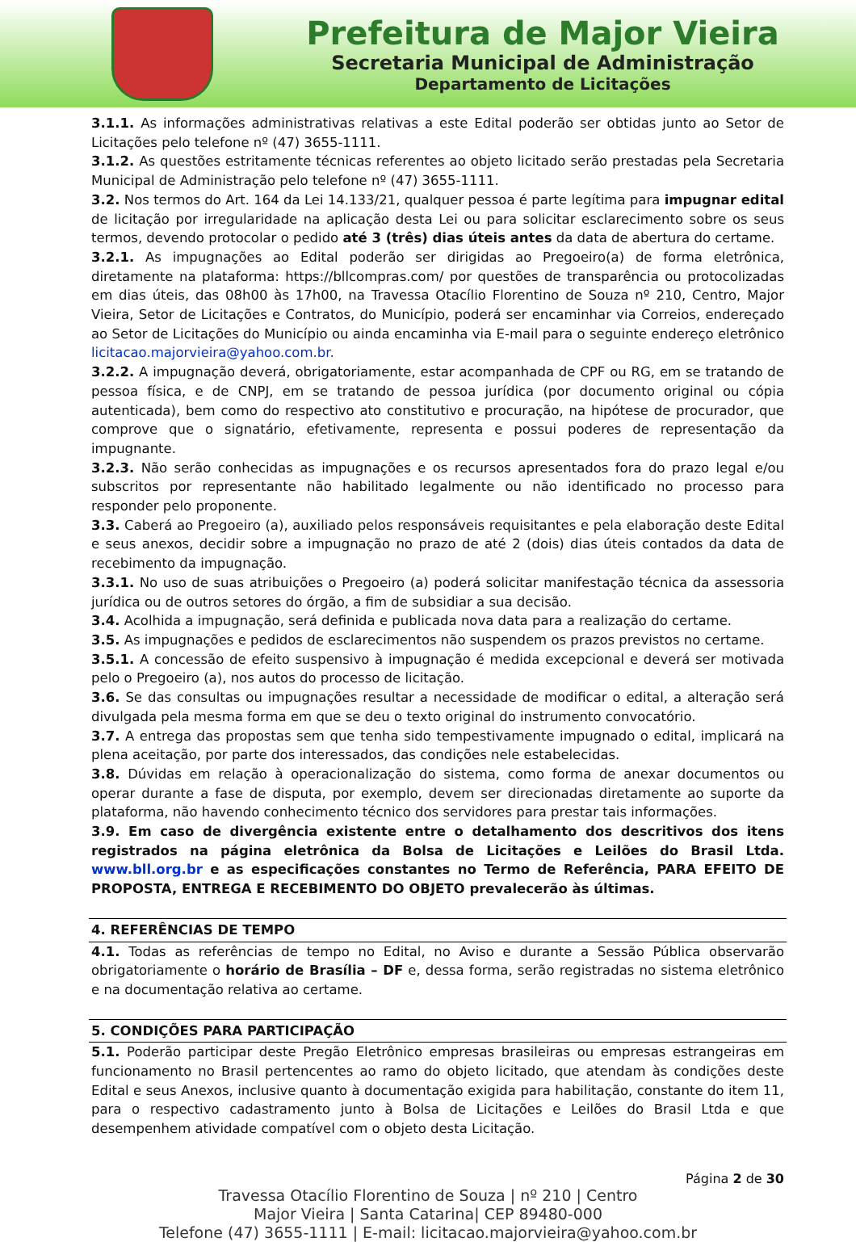Prefeitura de Major Vieira
Secretaria Municipal de Administração
Departamento de Licitações
3.1.1. As informações administrativas relativas a este Edital poderão ser obtidas junto ao Setor de Licitações pelo telefone nº (47) 3655-1111.
3.1.2. As questões estritamente técnicas referentes ao objeto licitado serão prestadas pela Secretaria Municipal de Administração pelo telefone nº (47) 3655-1111.
3.2. Nos termos do Art. 164 da Lei 14.133/21, qualquer pessoa é parte legítima para impugnar edital de licitação por irregularidade na aplicação desta Lei ou para solicitar esclarecimento sobre os seus termos, devendo protocolar o pedido até 3 (três) dias úteis antes da data de abertura do certame.
3.2.1. As impugnações ao Edital poderão ser dirigidas ao Pregoeiro(a) de forma eletrônica, diretamente na plataforma: https://bllcompras.com/ por questões de transparência ou protocolizadas em dias úteis, das 08h00 às 17h00, na Travessa Otacílio Florentino de Souza nº 210, Centro, Major Vieira, Setor de Licitações e Contratos, do Município, poderá ser encaminhar via Correios, endereçado ao Setor de Licitações do Município ou ainda encaminha via E-mail para o seguinte endereço eletrônico licitacao.majorvieira@yahoo.com.br.
3.2.2. A impugnação deverá, obrigatoriamente, estar acompanhada de CPF ou RG, em se tratando de pessoa física, e de CNPJ, em se tratando de pessoa jurídica (por documento original ou cópia autenticada), bem como do respectivo ato constitutivo e procuração, na hipótese de procurador, que comprove que o signatário, efetivamente, representa e possui poderes de representação da impugnante.
3.2.3. Não serão conhecidas as impugnações e os recursos apresentados fora do prazo legal e/ou subscritos por representante não habilitado legalmente ou não identificado no processo para responder pelo proponente.
3.3. Caberá ao Pregoeiro (a), auxiliado pelos responsáveis requisitantes e pela elaboração deste Edital e seus anexos, decidir sobre a impugnação no prazo de até 2 (dois) dias úteis contados da data de recebimento da impugnação.
3.3.1. No uso de suas atribuições o Pregoeiro (a) poderá solicitar manifestação técnica da assessoria jurídica ou de outros setores do órgão, a fim de subsidiar a sua decisão.
3.4. Acolhida a impugnação, será definida e publicada nova data para a realização do certame.
3.5. As impugnações e pedidos de esclarecimentos não suspendem os prazos previstos no certame.
3.5.1. A concessão de efeito suspensivo à impugnação é medida excepcional e deverá ser motivada pelo o Pregoeiro (a), nos autos do processo de licitação.
3.6. Se das consultas ou impugnações resultar a necessidade de modificar o edital, a alteração será divulgada pela mesma forma em que se deu o texto original do instrumento convocatório.
3.7. A entrega das propostas sem que tenha sido tempestivamente impugnado o edital, implicará na plena aceitação, por parte dos interessados, das condições nele estabelecidas.
3.8. Dúvidas em relação à operacionalização do sistema, como forma de anexar documentos ou operar durante a fase de disputa, por exemplo, devem ser direcionadas diretamente ao suporte da plataforma, não havendo conhecimento técnico dos servidores para prestar tais informações.
3.9. Em caso de divergência existente entre o detalhamento dos descritivos dos itens registrados na página eletrônica da Bolsa de Licitações e Leilões do Brasil Ltda. www.bll.org.br e as especificações constantes no Termo de Referência, PARA EFEITO DE PROPOSTA, ENTREGA E RECEBIMENTO DO OBJETO prevalecerão às últimas.
4. REFERÊNCIAS DE TEMPO
4.1. Todas as referências de tempo no Edital, no Aviso e durante a Sessão Pública observarão obrigatoriamente o horário de Brasília – DF e, dessa forma, serão registradas no sistema eletrônico e na documentação relativa ao certame.
5. CONDIÇÕES PARA PARTICIPAÇÃO
5.1. Poderão participar deste Pregão Eletrônico empresas brasileiras ou empresas estrangeiras em funcionamento no Brasil pertencentes ao ramo do objeto licitado, que atendam às condições deste Edital e seus Anexos, inclusive quanto à documentação exigida para habilitação, constante do item 11, para o respectivo cadastramento junto à Bolsa de Licitações e Leilões do Brasil Ltda e que desempenhem atividade compatível com o objeto desta Licitação.
Página 2 de 30
Travessa Otacílio Florentino de Souza | nº 210 | Centro
Major Vieira | Santa Catarina| CEP 89480-000
Telefone (47) 3655-1111 | E-mail: licitacao.majorvieira@yahoo.com.br